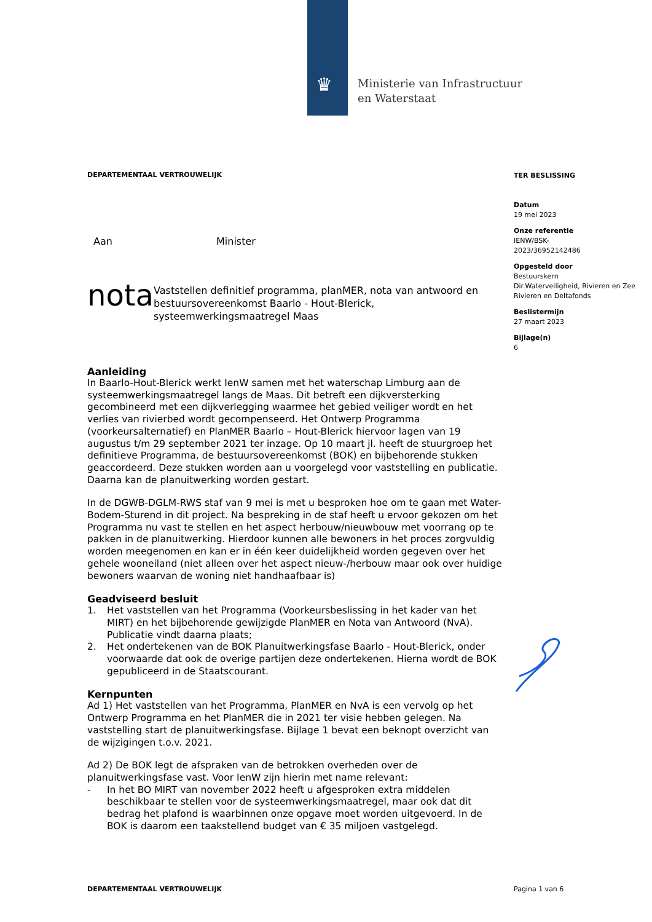♛
Ministerie van Infrastructuur
en Waterstaat
DEPARTEMENTAAL VERTROUWELIJK
Aan Minister
nota
Vaststellen definitief programma, planMER, nota van antwoord en bestuursovereenkomst Baarlo - Hout-Blerick, systeemwerkingsmaatregel Maas
Aanleiding
In Baarlo-Hout-Blerick werkt IenW samen met het waterschap Limburg aan de systeemwerkingsmaatregel langs de Maas. Dit betreft een dijkversterking gecombineerd met een dijkverlegging waarmee het gebied veiliger wordt en het verlies van rivierbed wordt gecompenseerd. Het Ontwerp Programma (voorkeursalternatief) en PlanMER Baarlo – Hout-Blerick hiervoor lagen van 19 augustus t/m 29 september 2021 ter inzage. Op 10 maart jl. heeft de stuurgroep het definitieve Programma, de bestuursovereenkomst (BOK) en bijbehorende stukken geaccordeerd. Deze stukken worden aan u voorgelegd voor vaststelling en publicatie. Daarna kan de planuitwerking worden gestart.
In de DGWB-DGLM-RWS staf van 9 mei is met u besproken hoe om te gaan met Water-Bodem-Sturend in dit project. Na bespreking in de staf heeft u ervoor gekozen om het Programma nu vast te stellen en het aspect herbouw/nieuwbouw met voorrang op te pakken in de planuitwerking. Hierdoor kunnen alle bewoners in het proces zorgvuldig worden meegenomen en kan er in één keer duidelijkheid worden gegeven over het gehele wooneiland (niet alleen over het aspect nieuw-/herbouw maar ook over huidige bewoners waarvan de woning niet handhaafbaar is)
Geadviseerd besluit
1. Het vaststellen van het Programma (Voorkeursbeslissing in het kader van het MIRT) en het bijbehorende gewijzigde PlanMER en Nota van Antwoord (NvA). Publicatie vindt daarna plaats;
2. Het ondertekenen van de BOK Planuitwerkingsfase Baarlo - Hout-Blerick, onder voorwaarde dat ook de overige partijen deze ondertekenen. Hierna wordt de BOK gepubliceerd in de Staatscourant.
Kernpunten
Ad 1) Het vaststellen van het Programma, PlanMER en NvA is een vervolg op het Ontwerp Programma en het PlanMER die in 2021 ter visie hebben gelegen. Na vaststelling start de planuitwerkingsfase. Bijlage 1 bevat een beknopt overzicht van de wijzigingen t.o.v. 2021.
Ad 2) De BOK legt de afspraken van de betrokken overheden over de planuitwerkingsfase vast. Voor IenW zijn hierin met name relevant:
- In het BO MIRT van november 2022 heeft u afgesproken extra middelen beschikbaar te stellen voor de systeemwerkingsmaatregel, maar ook dat dit bedrag het plafond is waarbinnen onze opgave moet worden uitgevoerd. In de BOK is daarom een taakstellend budget van € 35 miljoen vastgelegd.
TER BESLISSING
Datum
19 mei 2023
Onze referentie
IENW/BSK-
2023/36952142486
Opgesteld door
Bestuurskern
Dir.Waterveiligheid, Rivieren en Zee
Rivieren en Deltafonds
Beslistermijn
27 maart 2023
Bijlage(n)
6
DEPARTEMENTAAL VERTROUWELIJK Pagina 1 van 6